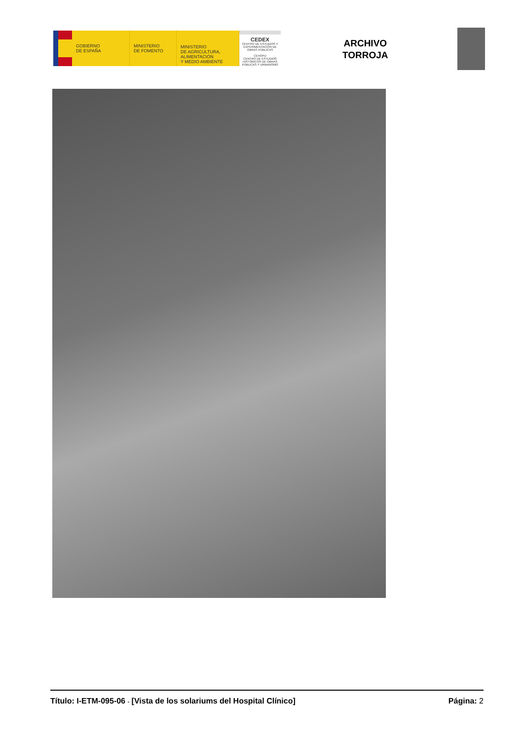GOBIERNO
DE ESPAÑA
MINISTERIO
DE FOMENTO
MINISTERIO
DE AGRICULTURA, ALIMENTACIÓN
Y MEDIO AMBIENTE
CEDEX
CENTRO DE ESTUDIOS Y EXPERIMENTACIÓN DE OBRAS PÚBLICAS
CEHOPU
CENTRO DE ESTUDIOS HISTÓRICOS DE OBRAS PÚBLICAS Y URBANISMO
ARCHIVO
TORROJA
Título: I-ETM-095-06 - [Vista de los solariums del Hospital Clínico] Página: 2